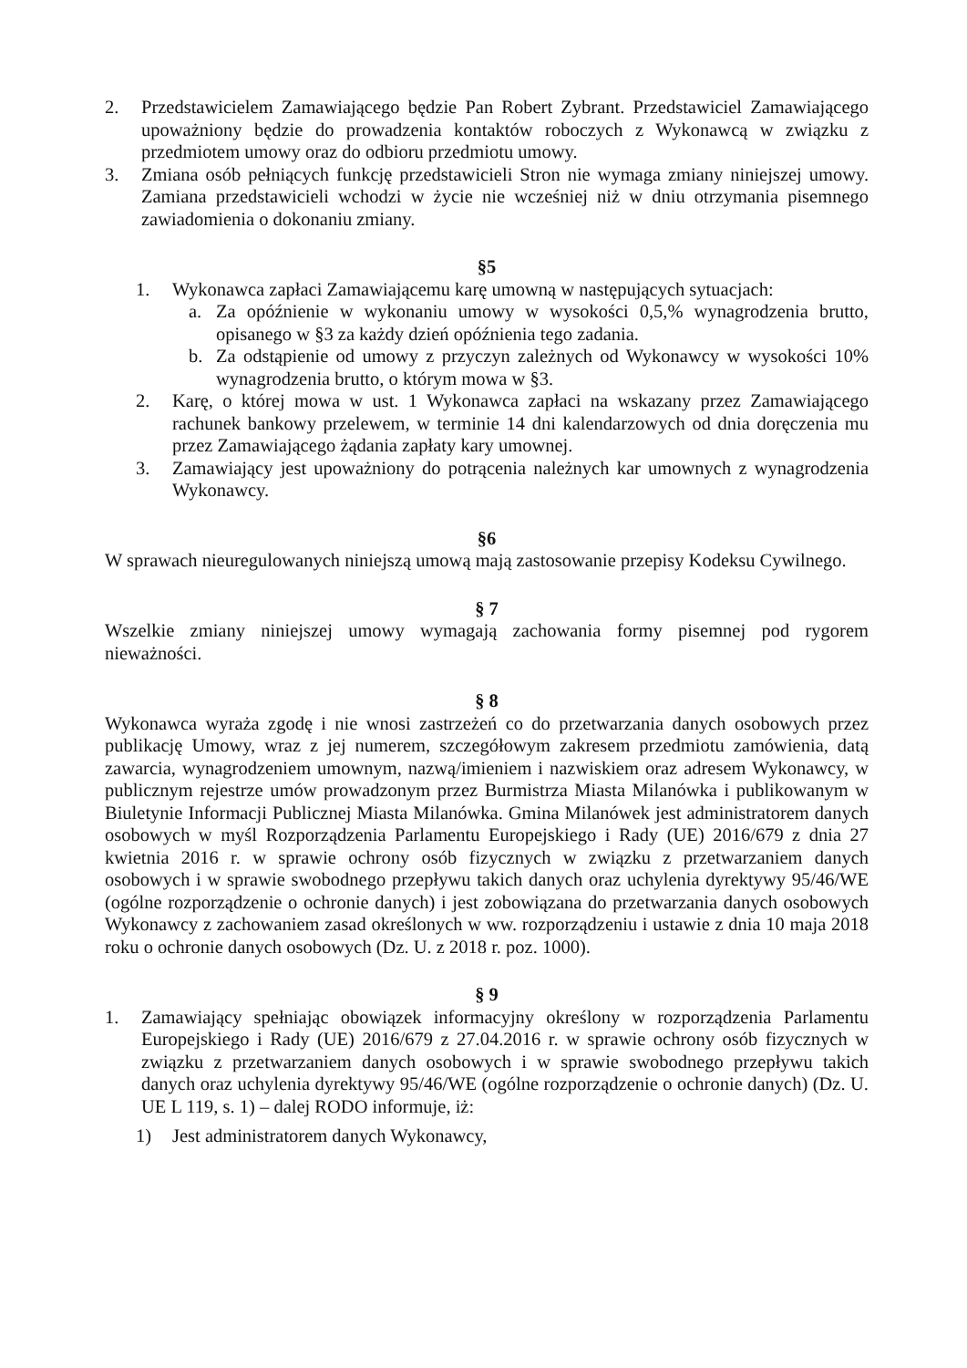2. Przedstawicielem Zamawiającego będzie Pan Robert Zybrant. Przedstawiciel Zamawiającego upoważniony będzie do prowadzenia kontaktów roboczych z Wykonawcą w związku z przedmiotem umowy oraz do odbioru przedmiotu umowy.
3. Zmiana osób pełniących funkcję przedstawicieli Stron nie wymaga zmiany niniejszej umowy. Zamiana przedstawicieli wchodzi w życie nie wcześniej niż w dniu otrzymania pisemnego zawiadomienia o dokonaniu zmiany.
§5
1. Wykonawca zapłaci Zamawiającemu karę umowną w następujących sytuacjach:
a. Za opóźnienie w wykonaniu umowy w wysokości 0,5,% wynagrodzenia brutto, opisanego w §3 za każdy dzień opóźnienia tego zadania.
b. Za odstąpienie od umowy z przyczyn zależnych od Wykonawcy w wysokości 10% wynagrodzenia brutto, o którym mowa w §3.
2. Karę, o której mowa w ust. 1 Wykonawca zapłaci na wskazany przez Zamawiającego rachunek bankowy przelewem, w terminie 14 dni kalendarzowych od dnia doręczenia mu przez Zamawiającego żądania zapłaty kary umownej.
3. Zamawiający jest upoważniony do potrącenia należnych kar umownych z wynagrodzenia Wykonawcy.
§6
W sprawach nieuregulowanych niniejszą umową mają zastosowanie przepisy Kodeksu Cywilnego.
§ 7
Wszelkie zmiany niniejszej umowy wymagają zachowania formy pisemnej pod rygorem nieważności.
§ 8
Wykonawca wyraża zgodę i nie wnosi zastrzeżeń co do przetwarzania danych osobowych przez publikację Umowy, wraz z jej numerem, szczegółowym zakresem przedmiotu zamówienia, datą zawarcia, wynagrodzeniem umownym, nazwą/imieniem i nazwiskiem oraz adresem Wykonawcy, w publicznym rejestrze umów prowadzonym przez Burmistrza Miasta Milanówka i publikowanym w Biuletynie Informacji Publicznej Miasta Milanówka. Gmina Milanówek jest administratorem danych osobowych w myśl Rozporządzenia Parlamentu Europejskiego i Rady (UE) 2016/679 z dnia 27 kwietnia 2016 r. w sprawie ochrony osób fizycznych w związku z przetwarzaniem danych osobowych i w sprawie swobodnego przepływu takich danych oraz uchylenia dyrektywy 95/46/WE (ogólne rozporządzenie o ochronie danych) i jest zobowiązana do przetwarzania danych osobowych Wykonawcy z zachowaniem zasad określonych w ww. rozporządzeniu i ustawie z dnia 10 maja 2018 roku o ochronie danych osobowych (Dz. U. z 2018 r. poz. 1000).
§ 9
1. Zamawiający spełniając obowiązek informacyjny określony w rozporządzenia Parlamentu Europejskiego i Rady (UE) 2016/679 z 27.04.2016 r. w sprawie ochrony osób fizycznych w związku z przetwarzaniem danych osobowych i w sprawie swobodnego przepływu takich danych oraz uchylenia dyrektywy 95/46/WE (ogólne rozporządzenie o ochronie danych) (Dz. U. UE L 119, s. 1) – dalej RODO informuje, iż:
1) Jest administratorem danych Wykonawcy,